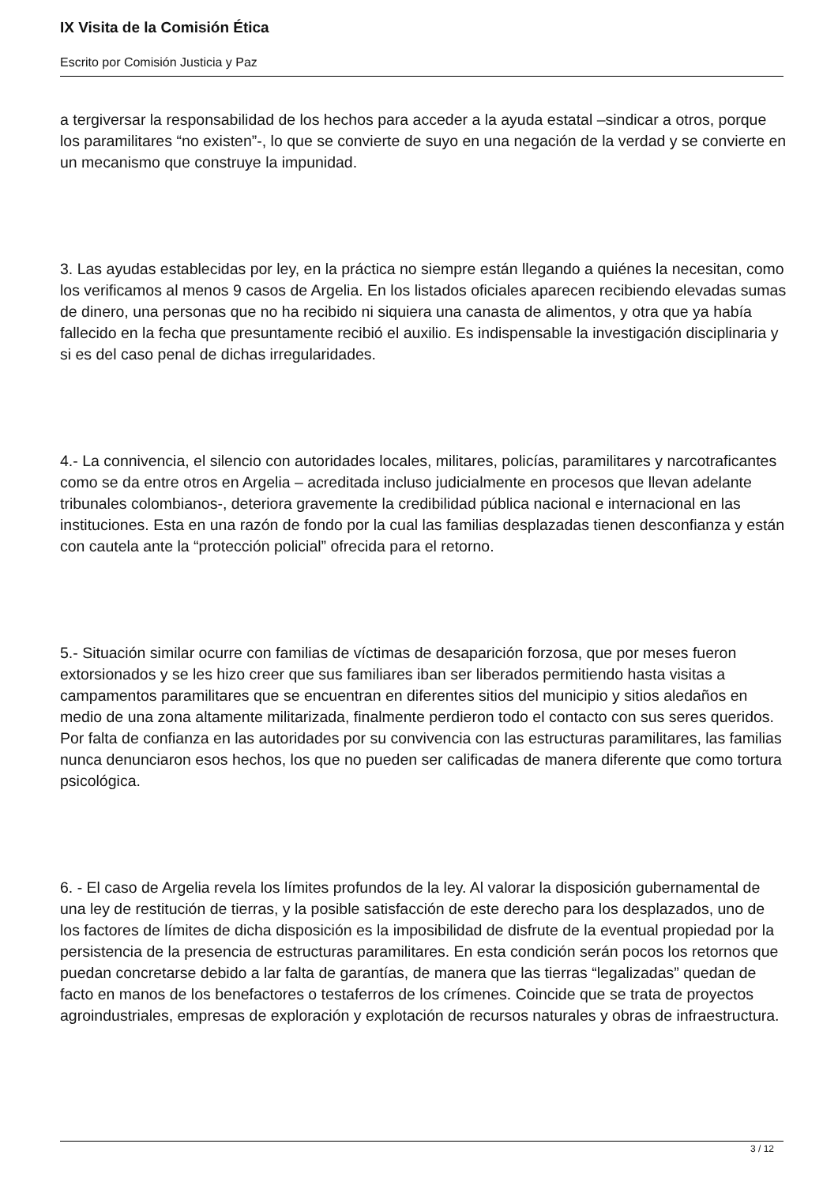IX Visita de la Comisión Ética
Escrito por Comisión Justicia y Paz
a tergiversar la responsabilidad de los hechos para acceder a la ayuda estatal –sindicar a otros, porque los paramilitares “no existen”-, lo que se convierte de suyo en una negación de la verdad y se convierte en un mecanismo que construye la impunidad.
3. Las ayudas establecidas por ley, en la práctica no siempre están llegando a quiénes la necesitan, como los verificamos al menos 9 casos de Argelia. En los listados oficiales aparecen recibiendo elevadas sumas de dinero, una personas que no ha recibido ni siquiera una canasta de alimentos, y otra que ya había fallecido en la fecha que presuntamente recibió el auxilio. Es indispensable la investigación disciplinaria y si es del caso penal de dichas irregularidades.
4.- La connivencia, el silencio con autoridades locales, militares, policías, paramilitares y narcotraficantes como se da entre otros en Argelia – acreditada incluso judicialmente en procesos que llevan adelante tribunales colombianos-, deteriora gravemente la credibilidad pública nacional e internacional en las instituciones. Esta en una razón de fondo por la cual las familias desplazadas tienen desconfianza y están con cautela ante la “protección policial” ofrecida para el retorno.
5.- Situación similar ocurre con familias de víctimas de desaparición forzosa, que por meses fueron extorsionados y se les hizo creer que sus familiares iban ser liberados permitiendo hasta visitas a campamentos paramilitares que se encuentran en diferentes sitios del municipio y sitios aledaños en medio de una zona altamente militarizada, finalmente perdieron todo el contacto con sus seres queridos. Por falta de confianza en las autoridades por su convivencia con las estructuras paramilitares, las familias nunca denunciaron esos hechos, los que no pueden ser calificadas de manera diferente que como tortura psicológica.
6. - El caso de Argelia revela los límites profundos de la ley. Al valorar la disposición gubernamental de una ley de restitución de tierras, y la posible satisfacción de este derecho para los desplazados, uno de los factores de límites de dicha disposición es la imposibilidad de disfrute de la eventual propiedad por la persistencia de la presencia de estructuras paramilitares. En esta condición serán pocos los retornos que puedan concretarse debido a lar falta de garantías, de manera que las tierras “legalizadas” quedan de facto en manos de los benefactores o testaferros de los crímenes. Coincide que se trata de proyectos agroindustriales, empresas de exploración y explotación de recursos naturales y obras de infraestructura.
3 / 12